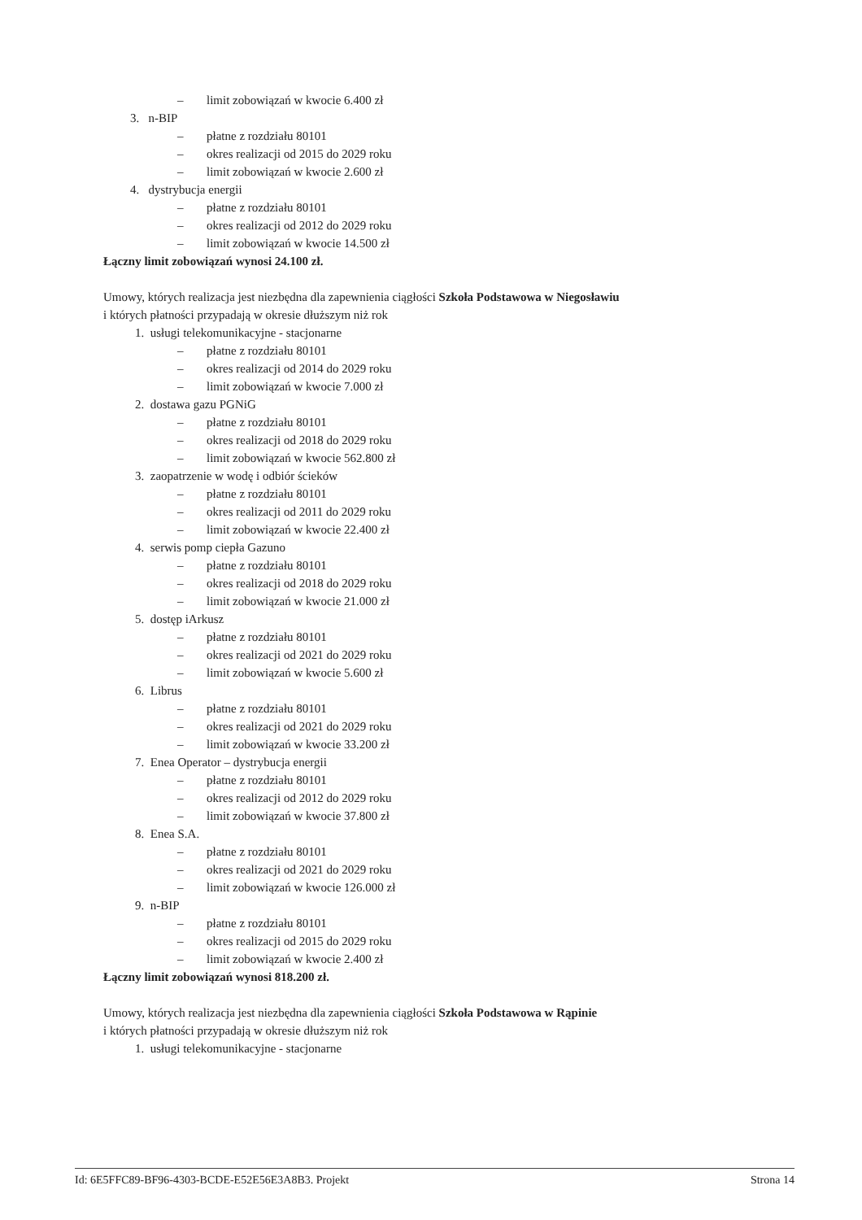– limit zobowiązań w kwocie 6.400 zł
3. n-BIP
– płatne z rozdziału 80101
– okres realizacji od 2015 do 2029 roku
– limit zobowiązań w kwocie 2.600 zł
4. dystrybucja energii
– płatne z rozdziału 80101
– okres realizacji od 2012 do 2029 roku
– limit zobowiązań w kwocie 14.500 zł
Łączny limit zobowiązań wynosi 24.100 zł.
Umowy, których realizacja jest niezbędna dla zapewnienia ciągłości Szkoła Podstawowa w Niegosławiu
i których płatności przypadają w okresie dłuższym niż rok
1. usługi telekomunikacyjne - stacjonarne
– płatne z rozdziału 80101
– okres realizacji od 2014 do 2029 roku
– limit zobowiązań w kwocie 7.000 zł
2. dostawa gazu PGNiG
– płatne z rozdziału 80101
– okres realizacji od 2018 do 2029 roku
– limit zobowiązań w kwocie 562.800 zł
3. zaopatrzenie w wodę i odbiór ścieków
– płatne z rozdziału 80101
– okres realizacji od 2011 do 2029 roku
– limit zobowiązań w kwocie 22.400 zł
4. serwis pomp ciepła Gazuno
– płatne z rozdziału 80101
– okres realizacji od 2018 do 2029 roku
– limit zobowiązań w kwocie 21.000 zł
5. dostęp iArkusz
– płatne z rozdziału 80101
– okres realizacji od 2021 do 2029 roku
– limit zobowiązań w kwocie 5.600 zł
6. Librus
– płatne z rozdziału 80101
– okres realizacji od 2021 do 2029 roku
– limit zobowiązań w kwocie 33.200 zł
7. Enea Operator – dystrybucja energii
– płatne z rozdziału 80101
– okres realizacji od 2012 do 2029 roku
– limit zobowiązań w kwocie 37.800 zł
8. Enea S.A.
– płatne z rozdziału 80101
– okres realizacji od 2021 do 2029 roku
– limit zobowiązań w kwocie 126.000 zł
9. n-BIP
– płatne z rozdziału 80101
– okres realizacji od 2015 do 2029 roku
– limit zobowiązań w kwocie 2.400 zł
Łączny limit zobowiązań wynosi 818.200 zł.
Umowy, których realizacja jest niezbędna dla zapewnienia ciągłości Szkoła Podstawowa w Rąpinie
i których płatności przypadają w okresie dłuższym niż rok
1. usługi telekomunikacyjne - stacjonarne
Id: 6E5FFC89-BF96-4303-BCDE-E52E56E3A8B3. Projekt Strona 14